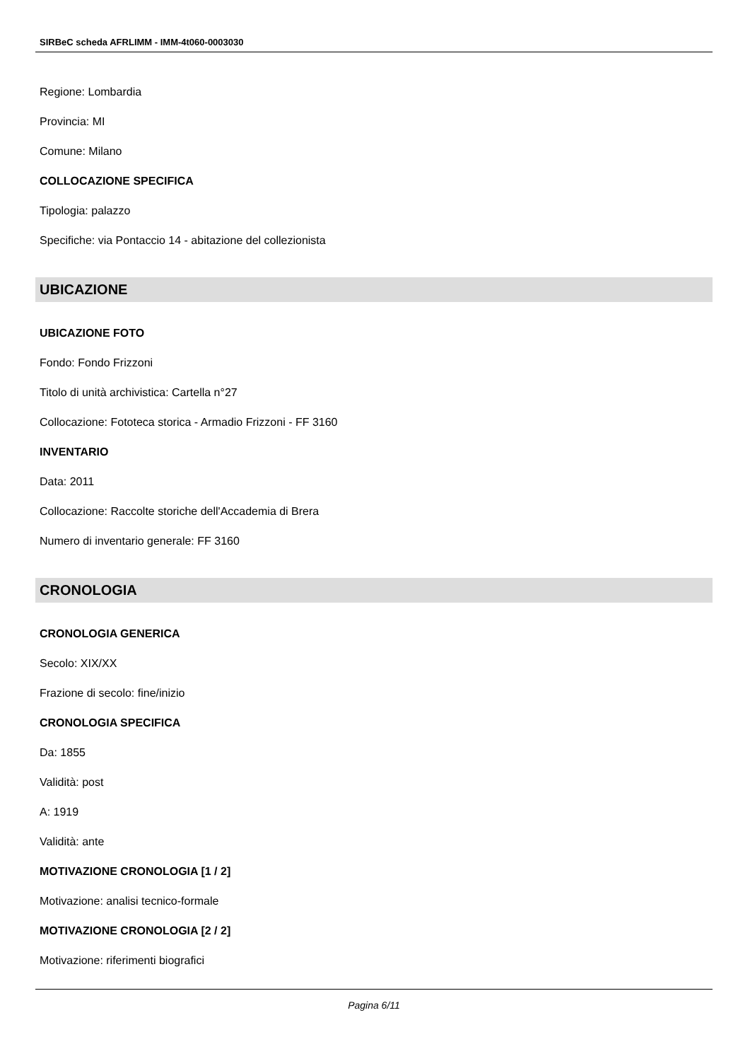SIRBeC scheda AFRLIMM - IMM-4t060-0003030
Regione: Lombardia
Provincia: MI
Comune: Milano
COLLOCAZIONE SPECIFICA
Tipologia: palazzo
Specifiche: via Pontaccio 14 - abitazione del collezionista
UBICAZIONE
UBICAZIONE FOTO
Fondo: Fondo Frizzoni
Titolo di unità archivistica: Cartella n°27
Collocazione: Fototeca storica - Armadio Frizzoni - FF 3160
INVENTARIO
Data: 2011
Collocazione: Raccolte storiche dell'Accademia di Brera
Numero di inventario generale: FF 3160
CRONOLOGIA
CRONOLOGIA GENERICA
Secolo: XIX/XX
Frazione di secolo: fine/inizio
CRONOLOGIA SPECIFICA
Da: 1855
Validità: post
A: 1919
Validità: ante
MOTIVAZIONE CRONOLOGIA [1 / 2]
Motivazione: analisi tecnico-formale
MOTIVAZIONE CRONOLOGIA [2 / 2]
Motivazione: riferimenti biografici
Pagina 6/11